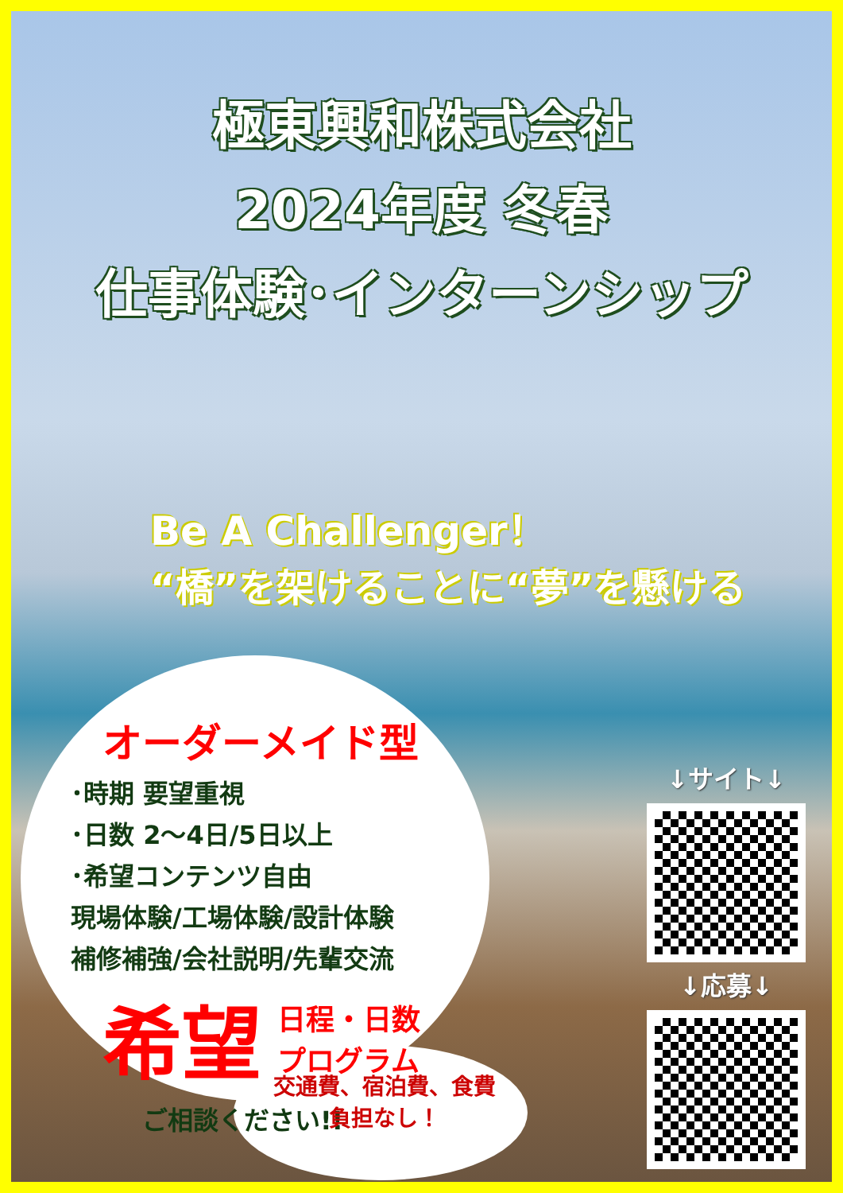極東興和株式会社
2024年度 冬春
仕事体験･インターンシップ
Be A Challenger！
“橋”を架けることに“夢”を懸ける
オーダーメイド型
･時期 要望重視
･日数 2～4日/5日以上
･希望コンテンツ自由
現場体験/工場体験/設計体験
補修補強/会社説明/先輩交流
希望 日程・日数
プログラム
ご相談ください!!
交通費、宿泊費、食費
負担なし！
↓サイト↓
↓応募↓